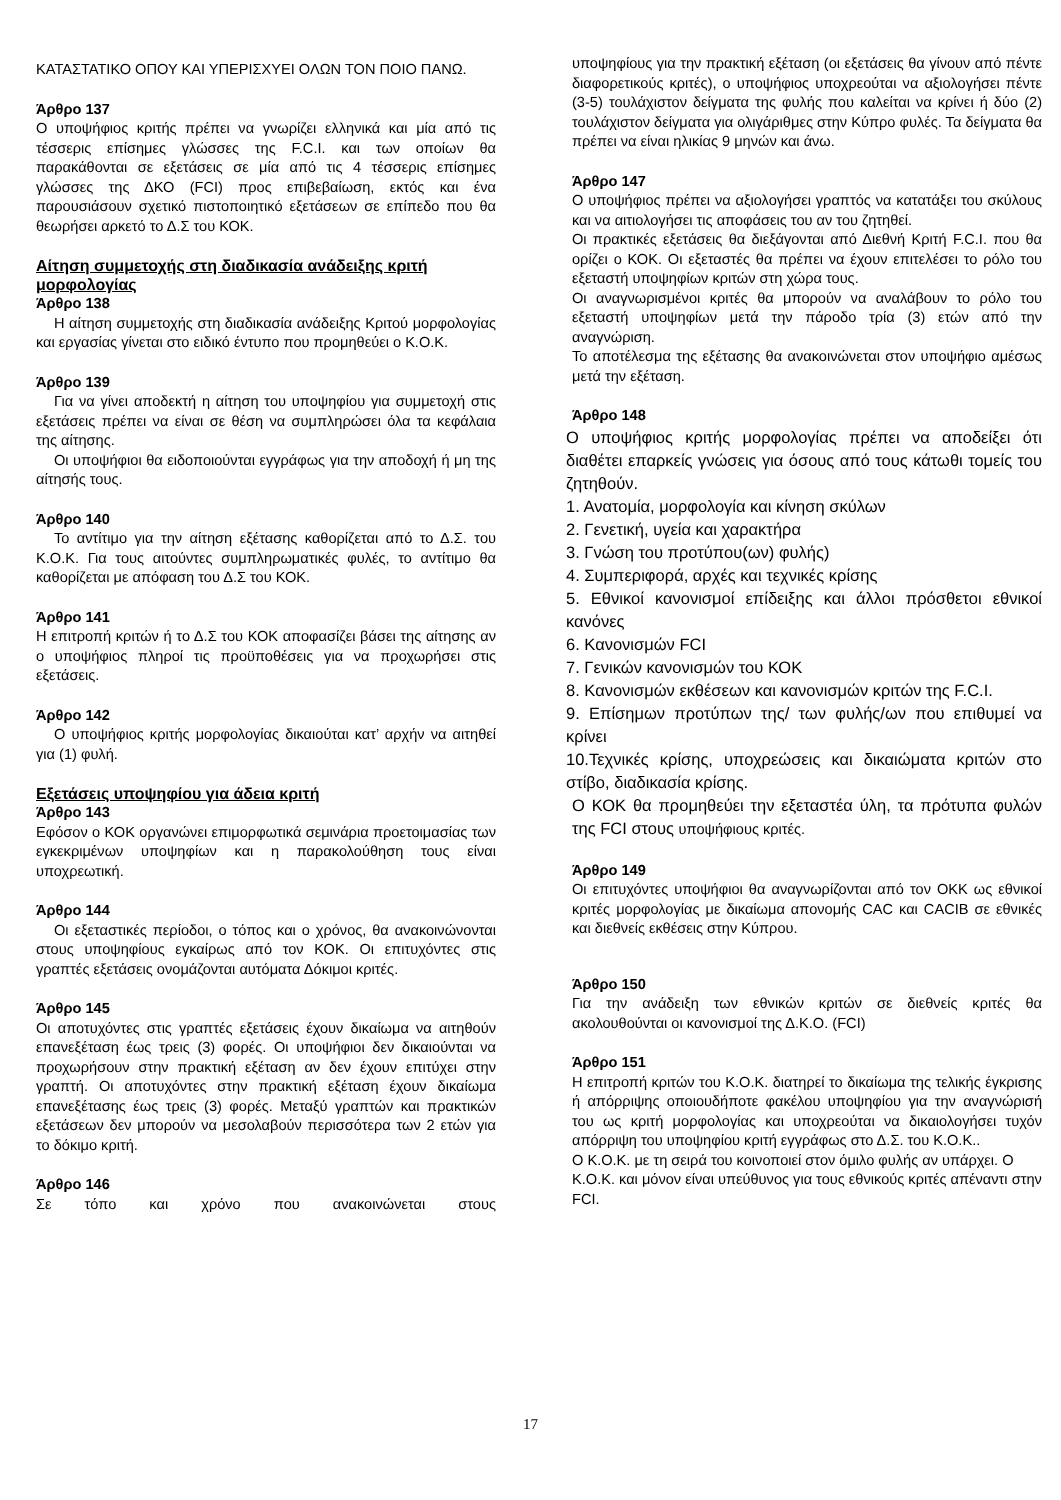ΚΑΤΑΣΤΑΤΙΚΟ ΟΠΟΥ ΚΑΙ ΥΠΕΡΙΣΧΥΕΙ ΟΛΩΝ ΤΟΝ ΠΟΙΟ ΠΑΝΩ.
Άρθρο 137
Ο υποψήφιος κριτής πρέπει να γνωρίζει ελληνικά και μία από τις τέσσερις επίσημες γλώσσες της F.C.I. και των οποίων θα παρακάθονται σε εξετάσεις σε μία από τις 4 τέσσερις επίσημες γλώσσες της ΔΚΟ (FCI) προς επιβεβαίωση, εκτός και ένα παρουσιάσουν σχετικό πιστοποιητικό εξετάσεων σε επίπεδο που θα θεωρήσει αρκετό το Δ.Σ του ΚΟΚ.
Αίτηση συμμετοχής στη διαδικασία ανάδειξης κριτή μορφολογίας
Άρθρο 138
Η αίτηση συμμετοχής στη διαδικασία ανάδειξης Κριτού μορφολογίας και εργασίας γίνεται στο ειδικό έντυπο που προμηθεύει ο Κ.Ο.Κ.
Άρθρο 139
Για να γίνει αποδεκτή η αίτηση του υποψηφίου για συμμετοχή στις εξετάσεις πρέπει να είναι σε θέση να συμπληρώσει όλα τα κεφάλαια της αίτησης.
Οι υποψήφιοι θα ειδοποιούνται εγγράφως για την αποδοχή ή μη της αίτησής τους.
Άρθρο 140
Το αντίτιμο για την αίτηση εξέτασης καθορίζεται από το Δ.Σ. του Κ.Ο.Κ. Για τους αιτούντες συμπληρωματικές φυλές, το αντίτιμο θα καθορίζεται με απόφαση του Δ.Σ του ΚΟΚ.
Άρθρο 141
Η επιτροπή κριτών ή το Δ.Σ του ΚΟΚ αποφασίζει βάσει της αίτησης αν ο υποψήφιος πληροί τις προϋποθέσεις για να προχωρήσει στις εξετάσεις.
Άρθρο 142
Ο υποψήφιος κριτής μορφολογίας δικαιούται κατ’ αρχήν να αιτηθεί για (1) φυλή.
Εξετάσεις υποψηφίου για άδεια κριτή
Άρθρο 143
Εφόσον ο ΚΟΚ οργανώνει επιμορφωτικά σεμινάρια προετοιμασίας των εγκεκριμένων υποψηφίων και η παρακολούθηση τους είναι υποχρεωτική.
Άρθρο 144
Οι εξεταστικές περίοδοι, ο τόπος και ο χρόνος, θα ανακοινώνονται στους υποψηφίους εγκαίρως από τον ΚΟΚ. Οι επιτυχόντες στις γραπτές εξετάσεις ονομάζονται αυτόματα Δόκιμοι κριτές.
Άρθρο 145
Οι αποτυχόντες στις γραπτές εξετάσεις έχουν δικαίωμα να αιτηθούν επανεξέταση έως τρεις (3) φορές. Οι υποψήφιοι δεν δικαιούνται να προχωρήσουν στην πρακτική εξέταση αν δεν έχουν επιτύχει στην γραπτή. Οι αποτυχόντες στην πρακτική εξέταση έχουν δικαίωμα επανεξέτασης έως τρεις (3) φορές. Μεταξύ γραπτών και πρακτικών εξετάσεων δεν μπορούν να μεσολαβούν περισσότερα των 2 ετών για το δόκιμο κριτή.
Άρθρο 146
Σε τόπο και χρόνο που ανακοινώνεται στους
υποψηφίους για την πρακτική εξέταση (οι εξετάσεις θα γίνουν από πέντε διαφορετικούς κριτές), ο υποψήφιος υποχρεούται να αξιολογήσει πέντε (3-5) τουλάχιστον δείγματα της φυλής που καλείται να κρίνει ή δύο (2) τουλάχιστον δείγματα για ολιγάριθμες στην Κύπρο φυλές. Τα δείγματα θα πρέπει να είναι ηλικίας 9 μηνών και άνω.
Άρθρο 147
Ο υποψήφιος πρέπει να αξιολογήσει γραπτός να κατατάξει του σκύλους και να αιτιολογήσει τις αποφάσεις του αν του ζητηθεί.
Οι πρακτικές εξετάσεις θα διεξάγονται από Διεθνή Κριτή F.C.I. που θα ορίζει ο ΚΟΚ. Οι εξεταστές θα πρέπει να έχουν επιτελέσει το ρόλο του εξεταστή υποψηφίων κριτών στη χώρα τους.
Οι αναγνωρισμένοι κριτές θα μπορούν να αναλάβουν το ρόλο του εξεταστή υποψηφίων μετά την πάροδο τρία (3) ετών από την αναγνώριση.
Το αποτέλεσμα της εξέτασης θα ανακοινώνεται στον υποψήφιο αμέσως μετά την εξέταση.
Άρθρο 148
Ο υποψήφιος κριτής μορφολογίας πρέπει να αποδείξει ότι διαθέτει επαρκείς γνώσεις για όσους από τους κάτωθι τομείς του ζητηθούν.
1. Ανατομία, μορφολογία και κίνηση σκύλων
2. Γενετική, υγεία και χαρακτήρα
3. Γνώση του προτύπου(ων) φυλής)
4. Συμπεριφορά, αρχές και τεχνικές κρίσης
5. Εθνικοί κανονισμοί επίδειξης και άλλοι πρόσθετοι εθνικοί κανόνες
6. Κανονισμών FCI
7. Γενικών κανονισμών του ΚΟΚ
8. Κανονισμών εκθέσεων και κανονισμών κριτών της F.C.I.
9. Επίσημων προτύπων της/ των φυλής/ων που επιθυμεί να κρίνει
10.Τεχνικές κρίσης, υποχρεώσεις και δικαιώματα κριτών στο στίβο, διαδικασία κρίσης.
Ο ΚΟΚ θα προμηθεύει την εξεταστέα ύλη, τα πρότυπα φυλών της FCI στους υποψήφιους κριτές.
Άρθρο 149
Οι επιτυχόντες υποψήφιοι θα αναγνωρίζονται από τον ΟΚΚ ως εθνικοί κριτές μορφολογίας με δικαίωμα απονομής CAC και CACIB σε εθνικές και διεθνείς εκθέσεις στην Κύπρου.
Άρθρο 150
Για την ανάδειξη των εθνικών κριτών σε διεθνείς κριτές θα ακολουθούνται οι κανονισμοί της Δ.Κ.Ο. (FCI)
Άρθρο 151
Η επιτροπή κριτών του Κ.Ο.Κ. διατηρεί το δικαίωμα της τελικής έγκρισης ή απόρριψης οποιουδήποτε φακέλου υποψηφίου για την αναγνώρισή του ως κριτή μορφολογίας και υποχρεούται να δικαιολογήσει τυχόν απόρριψη του υποψηφίου κριτή εγγράφως στο Δ.Σ. του Κ.Ο.Κ..
Ο Κ.Ο.Κ. με τη σειρά του κοινοποιεί στον όμιλο φυλής αν υπάρχει. Ο Κ.Ο.Κ. και μόνον είναι υπεύθυνος για τους εθνικούς κριτές απέναντι στην FCI.
17